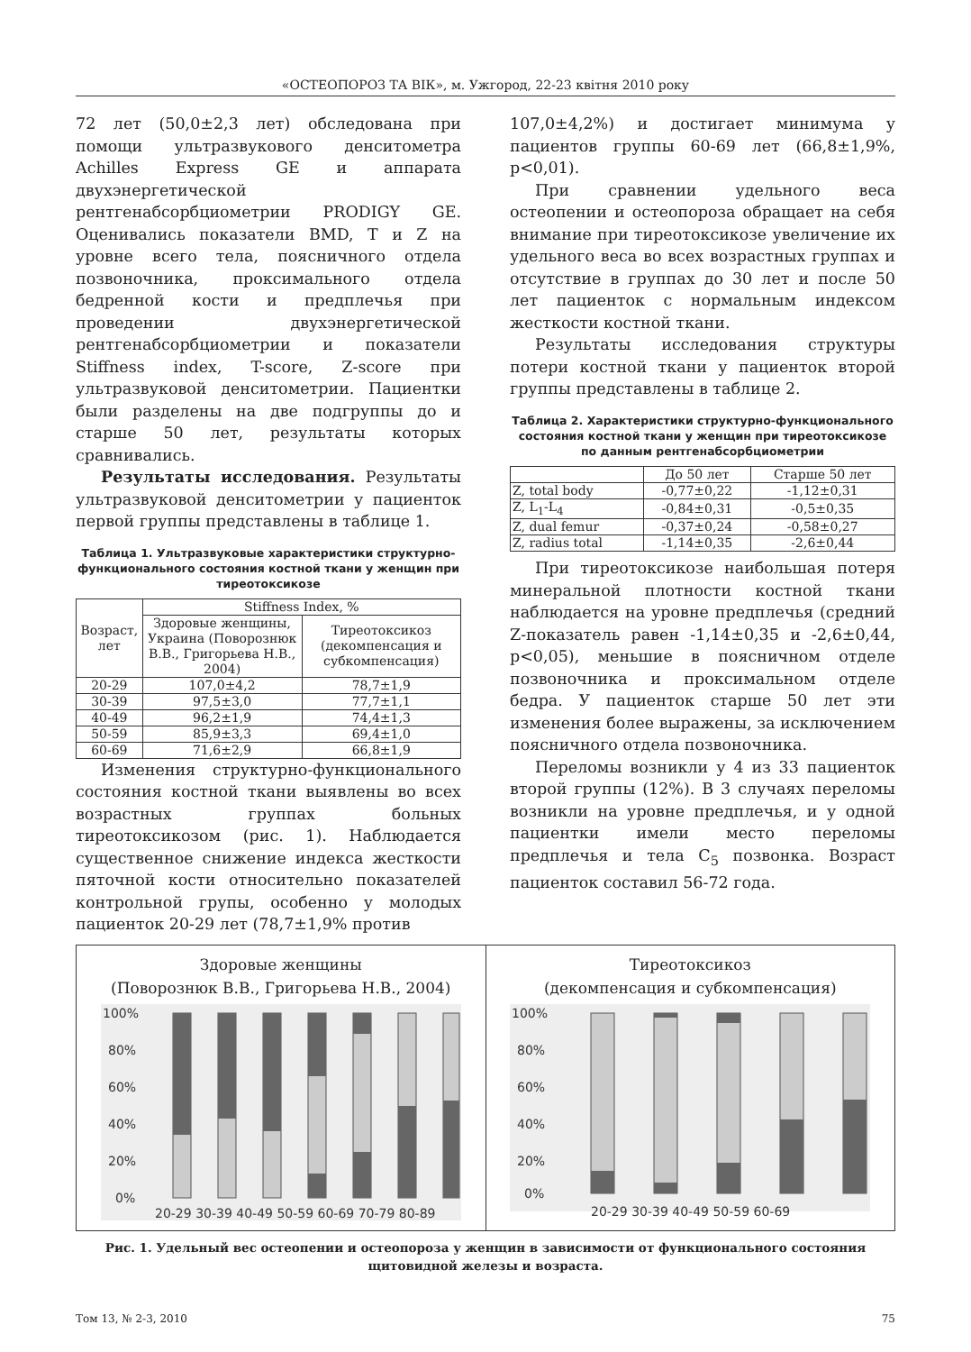«ОСТЕОПОРОЗ ТА ВІК», м. Ужгород, 22-23 квітня 2010 року
72 лет (50,0±2,3 лет) обследована при помощи ультразвукового денситометра Achilles Express GE и аппарата двухэнергетической рентгенабсорбциометрии PRODIGY GE. Оценивались показатели BMD, T и Z на уровне всего тела, поясничного отдела позвоночника, проксимального отдела бедренной кости и предплечья при проведении двухэнергетической рентгенабсорбциометрии и показатели Stiffness index, T-score, Z-score при ультразвуковой денситометрии. Пациентки были разделены на две подгруппы до и старше 50 лет, результаты которых сравнивались.
Результаты исследования. Результаты ультразвуковой денситометрии у пациенток первой группы представлены в таблице 1.
Таблица 1. Ультразвуковые характеристики структурно-функционального состояния костной ткани у женщин при тиреотоксикозе
| Возраст, лет | Stiffness Index, % | |
| --- | --- | --- |
| | Здоровые женщины, Украина (Поворознюк В.В., Григорьева Н.В., 2004) | Тиреотоксикоз (декомпенсация и субкомпенсация) |
| 20-29 | 107,0±4,2 | 78,7±1,9 |
| 30-39 | 97,5±3,0 | 77,7±1,1 |
| 40-49 | 96,2±1,9 | 74,4±1,3 |
| 50-59 | 85,9±3,3 | 69,4±1,0 |
| 60-69 | 71,6±2,9 | 66,8±1,9 |
Изменения структурно-функционального состояния костной ткани выявлены во всех возрастных группах больных тиреотоксикозом (рис. 1). Наблюдается существенное снижение индекса жесткости пяточной кости относительно показателей контрольной групы, особенно у молодых пациенток 20-29 лет (78,7±1,9% против
107,0±4,2%) и достигает минимума у пациентов группы 60-69 лет (66,8±1,9%, p<0,01).
При сравнении удельного веса остеопении и остеопороза обращает на себя внимание при тиреотоксикозе увеличение их удельного веса во всех возрастных группах и отсутствие в группах до 30 лет и после 50 лет пациенток с нормальным индексом жесткости костной ткани.
Результаты исследования структуры потери костной ткани у пациенток второй группы представлены в таблице 2.
Таблица 2. Характеристики структурно-функционального состояния костной ткани у женщин при тиреотоксикозе по данным рентгенабсорбциометрии
| | До 50 лет | Старше 50 лет |
| --- | --- | --- |
| Z, total body | -0,77±0,22 | -1,12±0,31 |
| Z, L<sub>1</sub>-L<sub>4</sub> | -0,84±0,31 | -0,5±0,35 |
| Z, dual femur | -0,37±0,24 | -0,58±0,27 |
| Z, radius total | -1,14±0,35 | -2,6±0,44 |
При тиреотоксикозе наибольшая потеря минеральной плотности костной ткани наблюдается на уровне предплечья (средний Z-показатель равен -1,14±0,35 и -2,6±0,44, p<0,05), меньшие в поясничном отделе позвоночника и проксимальном отделе бедра. У пациенток старше 50 лет эти изменения более выражены, за исключением поясничного отдела позвоночника.
Переломы возникли у 4 из 33 пациенток второй группы (12%). В 3 случаях переломы возникли на уровне предплечья, и у одной пациентки имели место переломы предплечья и тела C<sub>5</sub> позвонка. Возраст пациенток составил 56-72 года.
Здоровые женщины
(Поворознюк В.В., Григорьева Н.В., 2004)
100%
80%
60%
40%
20%
0%
20-29 30-39 40-49 50-59 60-69 70-79 80-89
Тиреотоксикоз
(декомпенсация и субкомпенсация)
100%
80%
60%
40%
20%
0%
20-29 30-39 40-49 50-59 60-69
Рис. 1. Удельный вес остеопении и остеопороза у женщин в зависимости от функционального состояния щитовидной железы и возраста.
Том 13, № 2-3, 2010 75